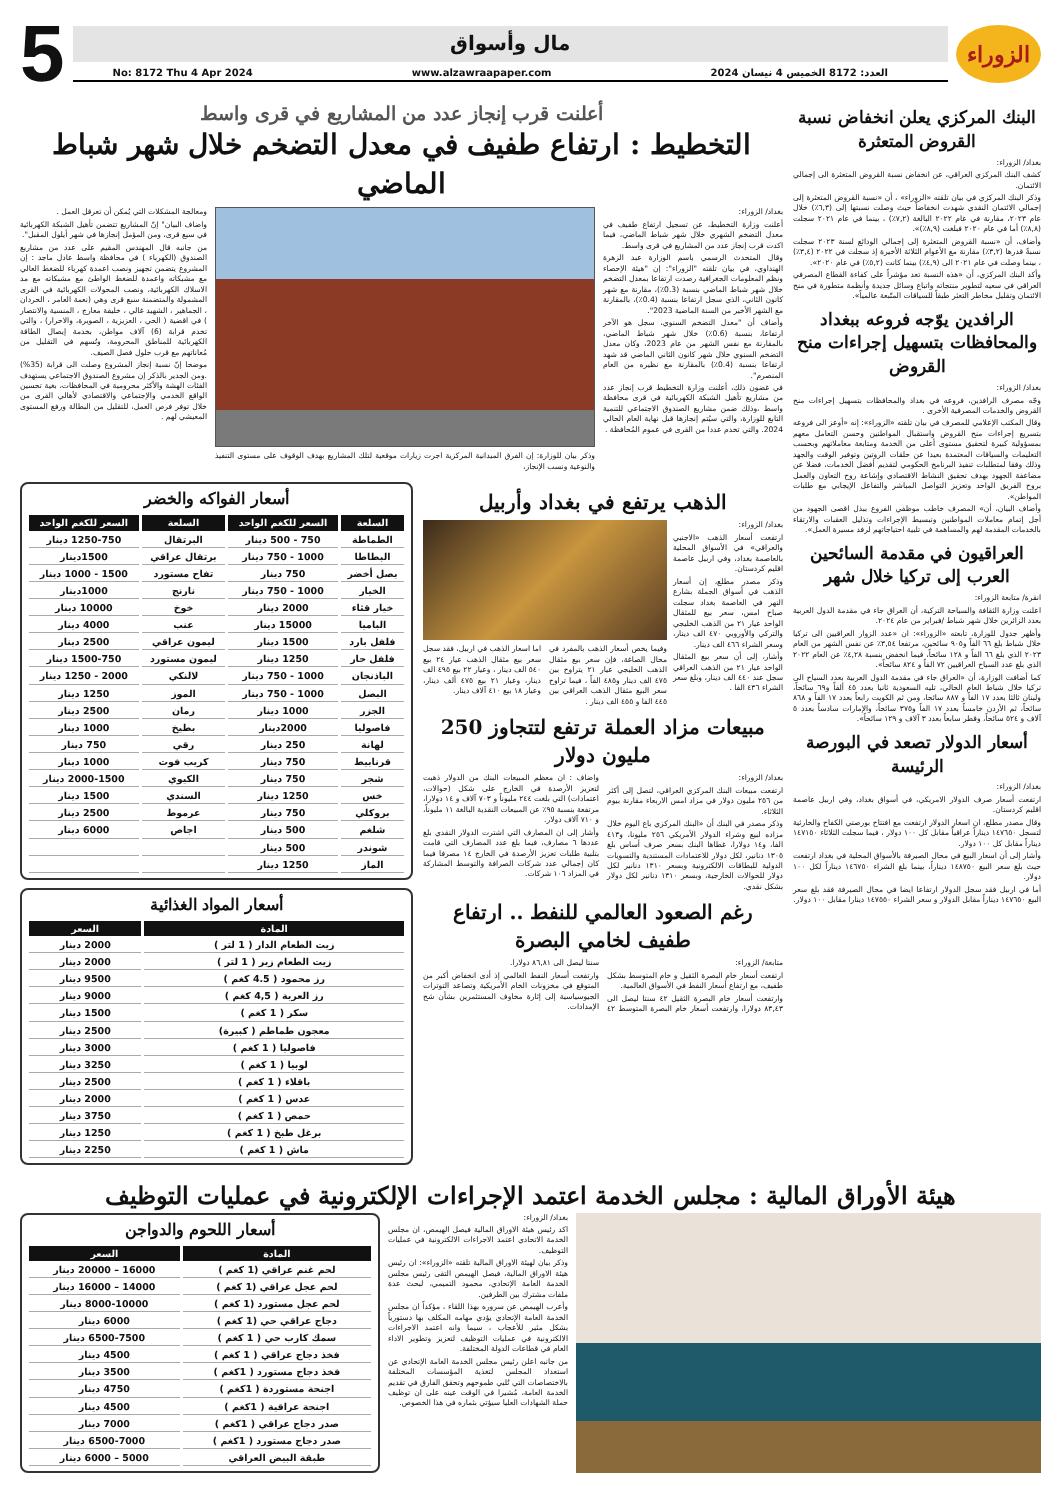الزوراء
مال وأسواق
العدد: 8172 الخميس 4 نيسان 2024 www.alzawraapaper.com No: 8172 Thu 4 Apr 2024
5
البنك المركزي يعلن انخفاض نسبة القروض المتعثرة
بغداد/ الزوراء:
كشف البنك المركزي العراقي، عن انخفاض نسبة القروض المتعثرة الى إجمالي الائتمان.
وذكر البنك المركزي في بيان تلقته «الزوراء» ، أن «نسبة القروض المتعثرة إلى إجمالي الائتمان النقدي شهدت انخفاضاً حيث وصلت نسبتها إلى (٦,٣٪) خلال عام ٢٠٢٣، مقارنة في عام ٢٠٢٢ البالغة (٧,٢٪) ، بينما في عام ٢٠٢١ سجلت (٨,٨٪) أما في عام ٢٠٢٠ فبلغت (٨,٩٪)».
وأضاف، أن «نسبة القروض المتعثرة إلى إجمالي الودائع لسنة ٢٠٢٣ سجلت نسبةً قدرها (٣,٢٪) مقارنة مع الأعوام الثلاثة الأخيرة إذ سجلت في ٢٠٢٢ (٣,٤٪) ، بينما وصلت في عام ٢٠٢١ الى (٤,٩٪) بينما كانت (٥,٢٪) في عام ٢٠٢٠».
وأكد البنك المركزي، أن «هذه النسبة تعد مؤشراً على كفاءة القطاع المصرفي العراقي في سعيه لتطوير منتجاته واتباع وسائل جديدة وأنظمة متطورة في منح الائتمان وتقليل مخاطر التعثر طبقاً للسياقات المتّبعة عالمياً».
الرافدين يوّجه فروعه ببغداد والمحافظات بتسهيل إجراءات منح القروض
بغداد/ الزوراء:
وجّه مصرف الرافدين، فروعه في بغداد والمحافظات بتسهيل إجراءات منح القروض والخدمات المصرفية الأخرى .
وقال المكتب الإعلامي للمصرف في بيان تلقته «الزوراء»: إنه «أوعز الى فروعه بتسريع إجراءات منح القروض واستقبال المواطنين وحسن التعامل معهم بمسؤولية كبيرة لتحقيق مستوى أعلى من الخدمة ومتابعة معاملاتهم وبحسب التعليمات والسياقات المعتمدة بعيدا عن حلقات الروتين وتوفير الوقت والجهد وذلك وفقا لمتطلبات تنفيذ البرنامج الحكومي لتقديم أفضل الخدمات، فضلا عن مضاعفة الجهود بهدف تحقيق النشاط الاقتصادي وإشاعة روح التعاون والعمل بروح الفريق الواحد وتعزيز التواصل المباشر والتفاعل الإيجابي مع طلبات المواطن».
وأضاف البيان، أن» المصرف خاطب موظفي الفروع ببذل اقصى الجهود من أجل إتمام معاملات المواطنين وتبسيط الإجراءات وتذليل العقبات والارتقاء بالخدمات المقدمة لهم والمساهمة في تلبية احتياجاتهم لرفد مسيرة العمل».
العراقيون في مقدمة السائحين العرب إلى تركيا خلال شهر
انقرة/ متابعة الزوراء:
اعلنت وزارة الثقافة والسياحة التركية، أن العراق جاء في مقدمة الدول العربية بعدد الزائرين خلال شهر شباط /فبراير من عام ٢٠٢٤.
وأظهر جدول للوزارة، تابعته «الزوراء»: ان «عدد الزوار العراقيين الى تركيا خلال شباط بلغ ٦٦ الفاً و٩٠٥ سائحين، مرتفعا ٣,٥٤٪ عن نفس الشهر من العام ٢٠٢٣ الذي بلغ ٦٦ الفاً و ١٢٨ سائحاً، فيما انخفض بنسبة ٤,٢٨٪ عن العام ٢٠٢٢ الذي بلغ عدد السياح العراقيين ٧٢ الفاً و ٨٢٤ سائحاً».
كما أضافت الوزارة، أن «العراق جاء في مقدمة الدول العربية بعدد السياح الى تركيا خلال شباط العام الحالي، تليه السعودية ثانيا بعدد ٤٥ ألفاً و٦٩ سائحاً، ولبنان ثالثا بعدد ١٧ الفاً و ٨٨٧ سائحا، ومن ثم الكويت رابعاً بعدد ١٧ الفاً و ٨٦٨ سائحاً، ثم الأردن خامساً بعدد ١٧ الفاً و٣٧٥ سائحاً، والإمارات سادساً بعدد ٥ آلاف و ٥٢٤ سائحاً، وقطر سابعاً بعدد ٣ آلاف و ١٢٩ سائحاً».
أسعار الدولار تصعد في البورصة الرئيسة
بغداد/ الزوراء:
ارتفعت أسعار صرف الدولار الامريكي، في أسواق بغداد، وفي اربيل عاصمة اقليم كردستان.
وقال مصدر مطلع، ان اسعار الدولار ارتفعت مع افتتاح بورصتي الكفاح والحارثية لتسجل ١٤٧٦٥٠ ديناراً عراقياً مقابل كل ١٠٠ دولار ، فيما سجلت الثلاثاء ١٤٧١٥٠ ديناراً مقابل كل ١٠٠ دولار.
وأشار إلى أن اسعار البيع في محال الصيرفة بالأسواق المحلية في بغداد ارتفعت حيث بلغ سعر البيع ١٤٨٧٥٠ ديناراً، بينما بلغ الشراء ١٤٦٧٥٠ ديناراً لكل ١٠٠ دولار.
أما في اربيل فقد سجل الدولار ارتفاعا ايضا في محال الصيرفة فقد بلغ سعر البيع ١٤٧٦٥٠ ديناراً مقابل الدولار و سعر الشراء ١٤٧٥٥٠ دينارا مقابل ١٠٠ دولار.
أعلنت قرب إنجاز عدد من المشاريع في قرى واسط
التخطيط : ارتفاع طفيف في معدل التضخم خلال شهر شباط الماضي
بغداد/ الزوراء:
أعلنت وزارة التخطيط، عن تسجيل ارتفاع طفيف في معدل التضخم الشهري خلال شهر شباط الماضي، فيما اكدت قرب إنجاز عدد من المشاريع في قرى واسط.
وقال المتحدث الرسمي باسم الوزارة عبد الزهرة الهنداوي، في بيان تلقته "الزوراء": إن "هيئة الإحصاء ونظم المعلومات الجغرافية رصدت ارتفاعا بمعدل التضخم خلال شهر شباط الماضي بنسبة (0.3٪)، مقارنة مع شهر كانون الثاني، الذي سجل ارتفاعا بنسبة (0.4٪)، بالمقارنة مع الشهر الأخير من السنة الماضية 2023".
وأضاف أن "معدل التضخم السنوي، سجل هو الآخر ارتفاعا، بنسبة (0.6٪) خلال شهر شباط الماضي، بالمقارنة مع نفس الشهر من عام 2023، وكان معدل التضخم السنوي خلال شهر كانون الثاني الماضي قد شهد ارتفاعا بنسبة (0.4٪) بالمقارنة مع نظيره من العام المنصرم".
في غضون ذلك، أعلنت وزارة التخطيط قرب إنجاز عدد من مشاريع تأهيل الشبكة الكهربائية في قرى محافظة واسط ،وذلك ضمن مشاريع الصندوق الاجتماعي للتنمية التابع للوزارة، والتي سيُتم إنجازها قبل نهاية العام الحالي 2024. والتي تخدم عددا من القرى في عموم المُحافظة .
وذكر بيان للوزارة: إن الفرق الميدانية المركزية اجرت زيارات موقعية لتلك المشاريع بهدف الوقوف على مستوى التنفيذ والنوعية ونسب الإنجاز،
ومعالجة المشكلات التي يُمكن أن تعرقل العمل .
واضاف البيان" إنّ المشاريع تتضمن تأهيل الشبكة الكهربائية في سبع قرى، ومن المؤمل إنجازها في شهر أيلول المقبل".
من جانبه قال المهندس المقيم على عدد من مشاريع الصندوق (الكهرباء ) في محافظة واسط عادل ماجد : إن المشروع يتضمن تجهيز ونصب اعمدة كهرباء للضغط العالي مع مشبكاته واعمدة للضغط الواطئ مع مشبكاته مع مد الاسلاك الكهربائية، ونصب المحولات الكهربائية في القرى المشمولة والمتضمنة سبع قرى وهي (نعمة العامر ، الحردان ، الجماهير ، الشهيد غالي ، خليفة معارج ، المنسية والانتصار ) في اقضية ( الحي ، العزيزية ، الصويرة، والاحرار) ، والتي تخدم قرابة (6) آلاف مواطن، بخدمة إيصال الطاقة الكهربائية للمناطق المحرومة، وتُسهم في التقليل من مُعاناتهم مع قرب حلول فصل الصيف.
موضحا إنّ نسبة إنجاز المشروع وصلت الى قرابة (35%) .ومن الجدير بالذكر إن مشروع الصندوق الاجتماعي يستهدف الفئات الهشة والأكثر محرومية في المحافظات، بغية تحسين الواقع الخدمي والإجتماعي والاقتصادي لأهالي القرى من خلال توفر فرص العمل، للتقليل من البطالة ورفع المستوى المعيشي لهم .
الذهب يرتفع في بغداد وأربيل
بغداد/ الزوراء:
ارتفعت أسعار الذهب «الاجنبي والعراقي» في الأسواق المحلية بالعاصمة بغداد، وفي اربيل عاصمة اقليم كردستان.
وذكر مصدر مطلع، إن أسعار الذهب في أسواق الجملة بشارع النهر في العاصمة بغداد سجلت صباح امس، سعر بيع للمثقال الواحد عيار ٢١ من الذهب الخليجي والتركي والأوروبي ٤٧٠ الف دينار، وسعر الشراء ٤٦٦ الف دينار.
وأشار، إلى أن سعر بيع المثقال الواحد عيار ٢١ من الذهب العراقي سجل عند ٤٤٠ الف دينار، وبلغ سعر الشراء ٤٣٦ الفا .
وفيما يخص أسعار الذهب بالمفرد في محال الصاغة، فإن سعر بيع مثقال الذهب الخليجي عيار ٢١ يتراوح بين ٤٧٥ الف دينار و٤٨٥ الفاً ، فيما تراوح سعر البيع مثقال الذهب العراقي بين ٤٤٥ الفا و ٤٥٥ الف دينار .
اما اسعار الذهب في اربيل، فقد سجل سعر بيع مثقال الذهب عيار ٢٤ بيع ٥٤٠ الف دينار ، وعيار ٢٢ بيع ٤٩٥ الف دينار، وعيار ٢١ بيع ٤٧٥ ألف دينار، وعيار ١٨ بيع ٤١٠ آلاف دينار.
مبيعات مزاد العملة ترتفع لتتجاوز 250 مليون دولار
بغداد/ الزوراء:
ارتفعت مبيعات البنك المركزي العراقي، لتصل إلى أكثر من ٢٥٦ مليون دولار في مزاد امس الاربعاء مقارنة بيوم الثلاثاء.
وذكر مصدر في البنك أن «البنك المركزي باع اليوم خلال مزاده لبيع وشراء الدولار الأمريكي ٢٥٦ مليونا، و٤١٣ الفا، و١٤ دولارا، غطاها البنك بسعر صرف أساس بلغ ١٣٠٥ دنانير، لكل دولار للاعتمادات المستندية والتسويات الدولية للبطاقات الالكترونية وبسعر ١٣١٠ دنانير لكل دولار للحوالات الخارجية، وبسعر ١٣١٠ دنانير لكل دولار بشكل نقدي.
واضاف : ان معظم المبيعات البنك من الدولار ذهبت لتعزيز الأرصدة في الخارج على شكل (حوالات، اعتمادات) التي بلغت ٢٤٤ مليوناً و ٧٠٣ آلاف و ١٤ دولارا، مرتفعة بنسبة ٩٥٪ عن المبيعات النقدية البالغة ١١ مليوناً، و ٧١٠ آلاف دولار.
وأشار إلى ان المصارف التي اشترت الدولار النقدي بلغ عددها ٦ مصارف، فيما بلغ عدد المصارف التي قامت بتلبية طلبات تعزيز الأرصدة في الخارج ١٤ مصرفا فيما كان إجمالي عدد شركات الصرافة والتوسط المشاركة في المزاد ١٠٦ شركات.
رغم الصعود العالمي للنفط .. ارتفاع طفيف لخامي البصرة
متابعة/ الزوراء:
ارتفعت أسعار خام البصرة الثقيل و خام المتوسط بشكل طفيف، مع ارتفاع أسعار النفط في الأسواق العالمية.
وارتفعت أسعار خام البصرة الثقيل ٤٢ سنتا ليصل الى ٨٣,٤٣ دولارا، وارتفعت أسعار خام البصرة المتوسط ٤٢ سنتا ليصل الى ٨٦,٨١ دولارا.
وارتفعت أسعار النفط العالمي إذ أدى انخفاض أكبر من المتوقع في مخزونات الخام الأمريكية وتصاعد التوترات الجيوسياسية إلى إثارة مخاوف المستثمرين بشأن شح الإمدادات.
أسعار الفواكه والخضر
| السلعة | السعر للكغم الواحد | السلعة | السعر للكغم الواحد |
| --- | --- | --- | --- |
| الطماطة | 750 - 500 دينار | البرتقال | 1250-750 دينار |
| البطاطا | 1000 - 750 دينار | برتقال عراقي | 1500دينار |
| بصل أخضر | 750 دينار | تفاح مستورد | 1500 - 1000 دينار |
| الخيار | 1000 - 750 دينار | نارنج | 1000دينار |
| خيار قثاء | 2000 دينار | خوخ | 10000 دينار |
| الباميا | 15000 دينار | عنب | 4000 دينار |
| فلفل بارد | 1500 دينار | ليمون عراقي | 2500 دينار |
| فلفل حار | 1250 دينار | ليمون مستورد | 1500-750 دينار |
| الباذنجان | 1000 - 750 دينار | لالنكي | 2000 - 1250 دينار |
| البصل | 1000 - 750 دينار | الموز | 1250 دينار |
| الجزر | 1000 دينار | رمان | 2500 دينار |
| فاصوليا | 2000دينار | بطيخ | 1000 دينار |
| لهانة | 250 دينار | رقي | 750 دينار |
| قرنابيط | 750 دينار | كريب فوت | 1000 دينار |
| شجر | 750 دينار | الكيوي | 2000-1500 دينار |
| خس | 1250 دينار | السندي | 1500 دينار |
| بروكلي | 750 دينار | عرموط | 2500 دينار |
| شلغم | 500 دينار | اجاص | 6000 دينار |
| شوندر | 500 دينار | | |
| الماز | 1250 دينار | | |
أسعار المواد الغذائية
| المادة | السعر |
| --- | --- |
| زيت الطعام الدار ( 1 لتر ) | 2000 دينار |
| زيت الطعام زير ( 1 لتر ) | 2000 دينار |
| رز محمود ( 4.5 كغم ) | 9500 دينار |
| رز العربة ( 4,5 كغم ) | 9000 دينار |
| سكر ( 1 كغم ) | 1500 دينار |
| معجون طماطم ( كبيرة) | 2500 دينار |
| فاصوليا ( 1 كغم ) | 3000 دينار |
| لوبيا ( 1 كغم ) | 3250 دينار |
| باقلاء ( 1 كغم ) | 2500 دينار |
| عدس ( 1 كغم ) | 2000 دينار |
| حمص ( 1 كغم ) | 3750 دينار |
| برغل طبخ ( 1 كغم ) | 1250 دينار |
| ماش ( 1 كغم ) | 2250 دينار |
هيئة الأوراق المالية : مجلس الخدمة اعتمد الإجراءات الإلكترونية في عمليات التوظيف
بغداد/ الزوراء:
اكد رئيس هيئة الاوراق المالية فيصل الهيمص، ان مجلس الخدمة الاتحادي اعتمد الاجراءات الالكترونية في عمليات التوظيف.
وذكر بيان لهيئة الاوراق المالية تلقته «الزوراء»: ان رئيس هيئة الاوراق المالية، فيصل الهيمص التقى رئيس مجلس الخدمة العامة الإتحادي، محمود التميمي، لبحث عدة ملفات مشترك بين الطرفين.
وأعرب الهيمص عن سروره بهذا اللقاء ، مؤكداً ان مجلس الخدمة العامة الإتحادي يؤدي مهامه المكلف بها دستورياً بشكل مثير للأعجاب ، سيما وانه اعتمد الاجراءات الالكترونية في عمليات التوظيف لتعزيز وتطوير الاداء العام في قطاعات الدولة المختلفة.
من جانبه اعلن رئيس مجلس الخدمة العامة الإتحادي عن استعداد المجلس لتغذية المؤسسات المختلفة بالاختصاصات التي تُلبي طموحهم وتحقق الفارق في تقديم الخدمة العامة، مُشيرا في الوقت عينه على ان توظيف حملة الشهادات العليا سيؤتي بثماره في هذا الخصوص.
أسعار اللحوم والدواجن
| المادة | السعر |
| --- | --- |
| لحم غنم عراقي (1 كغم ) | 16000 – 20000 دينار |
| لحم عجل عراقي (1 كغم ) | 14000 – 16000 دينار |
| لحم عجل مستورد (1 كغم ) | 8000-10000 دينار |
| دجاج عراقي حي (1 كغم ) | 6000 دينار |
| سمك كارب حي ( 1 كغم ) | 6500-7500 دينار |
| فخذ دجاج عراقي ( 1 كغم ) | 4500 دينار |
| فخذ دجاج مستورد ( 1كغم ) | 3500 دينار |
| اجنحة مستوردة ( 1كغم ) | 4750 دينار |
| اجنحة عراقية ( 1كغم ) | 4500 دينار |
| صدر دجاج عراقي ( 1كغم ) | 7000 دينار |
| صدر دجاج مستورد ( 1كغم ) | 6500-7000 دينار |
| طبقة البيض العراقي | 5000 – 6000 دينار |